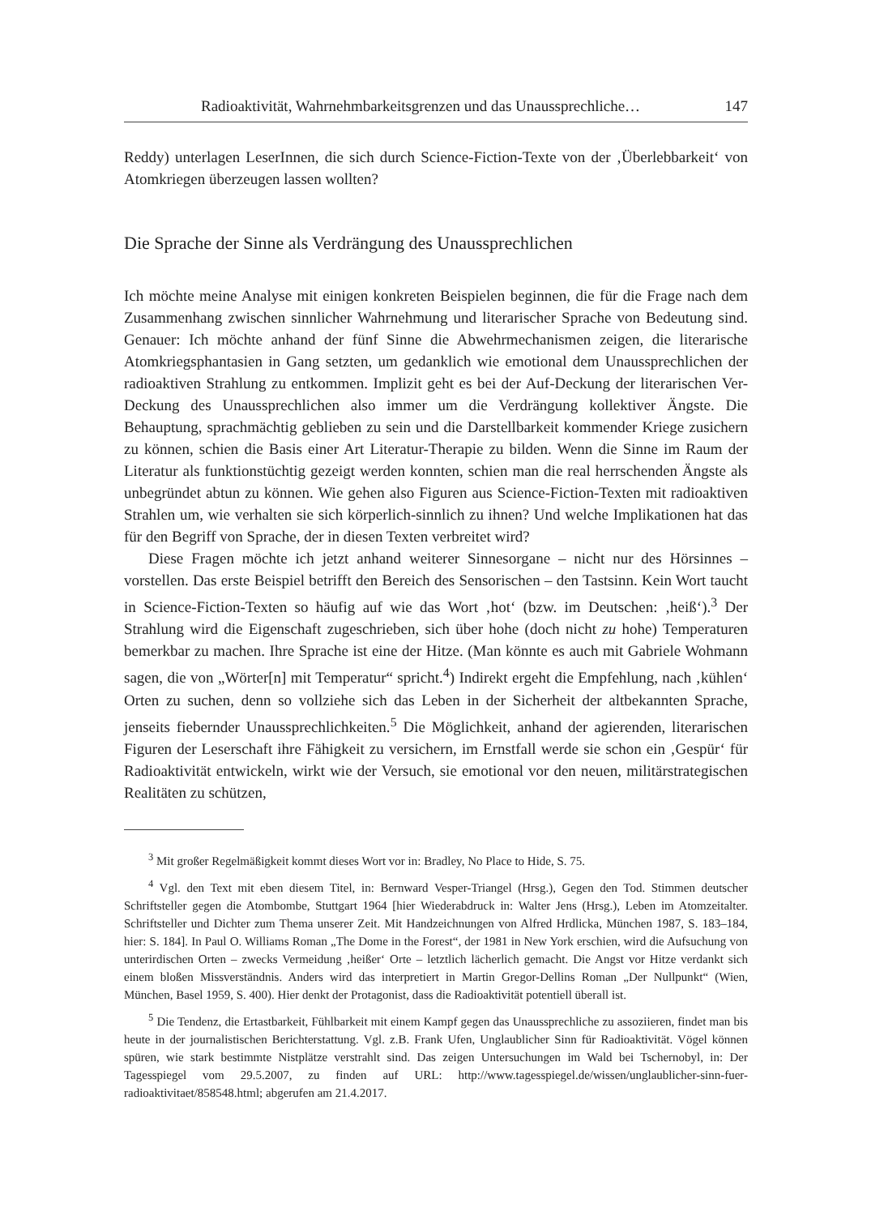Radioaktivität, Wahrnehmbarkeitsgrenzen und das Unaussprechliche… 147
Reddy) unterlagen LeserInnen, die sich durch Science-Fiction-Texte von der ‚Überlebbarkeit‘ von Atomkriegen überzeugen lassen wollten?
Die Sprache der Sinne als Verdrängung des Unaussprechlichen
Ich möchte meine Analyse mit einigen konkreten Beispielen beginnen, die für die Frage nach dem Zusammenhang zwischen sinnlicher Wahrnehmung und literarischer Sprache von Bedeutung sind. Genauer: Ich möchte anhand der fünf Sinne die Abwehrmechanismen zeigen, die literarische Atomkriegsphantasien in Gang setzten, um gedanklich wie emotional dem Unaussprechlichen der radioaktiven Strahlung zu entkommen. Implizit geht es bei der Auf-Deckung der literarischen Ver-Deckung des Unaussprechlichen also immer um die Verdrängung kollektiver Ängste. Die Behauptung, sprachmächtig geblieben zu sein und die Darstellbarkeit kommender Kriege zusichern zu können, schien die Basis einer Art Literatur-Therapie zu bilden. Wenn die Sinne im Raum der Literatur als funktionstüchtig gezeigt werden konnten, schien man die real herrschenden Ängste als unbegründet abtun zu können. Wie gehen also Figuren aus Science-Fiction-Texten mit radioaktiven Strahlen um, wie verhalten sie sich körperlich-sinnlich zu ihnen? Und welche Implikationen hat das für den Begriff von Sprache, der in diesen Texten verbreitet wird?
Diese Fragen möchte ich jetzt anhand weiterer Sinnesorgane – nicht nur des Hörsinnes – vorstellen. Das erste Beispiel betrifft den Bereich des Sensorischen – den Tastsinn. Kein Wort taucht in Science-Fiction-Texten so häufig auf wie das Wort ‚hot‘ (bzw. im Deutschen: ‚heiß‘).<sup>3</sup> Der Strahlung wird die Eigenschaft zugeschrieben, sich über hohe (doch nicht zu hohe) Temperaturen bemerkbar zu machen. Ihre Sprache ist eine der Hitze. (Man könnte es auch mit Gabriele Wohmann sagen, die von „Wörter[n] mit Temperatur“ spricht.<sup>4</sup>) Indirekt ergeht die Empfehlung, nach ‚kühlen‘ Orten zu suchen, denn so vollziehe sich das Leben in der Sicherheit der altbekannten Sprache, jenseits fiebernder Unaussprechlichkeiten.<sup>5</sup> Die Möglichkeit, anhand der agierenden, literarischen Figuren der Leserschaft ihre Fähigkeit zu versichern, im Ernstfall werde sie schon ein ‚Gespür‘ für Radioaktivität entwickeln, wirkt wie der Versuch, sie emotional vor den neuen, militärstrategischen Realitäten zu schützen,
<sup>3</sup> Mit großer Regelmäßigkeit kommt dieses Wort vor in: Bradley, No Place to Hide, S. 75.
<sup>4</sup> Vgl. den Text mit eben diesem Titel, in: Bernward Vesper-Triangel (Hrsg.), Gegen den Tod. Stimmen deutscher Schriftsteller gegen die Atombombe, Stuttgart 1964 [hier Wiederabdruck in: Walter Jens (Hrsg.), Leben im Atomzeitalter. Schriftsteller und Dichter zum Thema unserer Zeit. Mit Handzeichnungen von Alfred Hrdlicka, München 1987, S. 183–184, hier: S. 184]. In Paul O. Williams Roman „The Dome in the Forest“, der 1981 in New York erschien, wird die Aufsuchung von unterirdischen Orten – zwecks Vermeidung ‚heißer‘ Orte – letztlich lächerlich gemacht. Die Angst vor Hitze verdankt sich einem bloßen Missverständnis. Anders wird das interpretiert in Martin Gregor-Dellins Roman „Der Nullpunkt“ (Wien, München, Basel 1959, S. 400). Hier denkt der Protagonist, dass die Radioaktivität potentiell überall ist.
<sup>5</sup> Die Tendenz, die Ertastbarkeit, Fühlbarkeit mit einem Kampf gegen das Unaussprechliche zu assoziieren, findet man bis heute in der journalistischen Berichterstattung. Vgl. z.B. Frank Ufen, Unglaublicher Sinn für Radioaktivität. Vögel können spüren, wie stark bestimmte Nistplätze verstrahlt sind. Das zeigen Untersuchungen im Wald bei Tschernobyl, in: Der Tagesspiegel vom 29.5.2007, zu finden auf URL: http://www.tagesspiegel.de/wissen/unglaublicher-sinn-fuer-radioaktivitaet/858548.html; abgerufen am 21.4.2017.